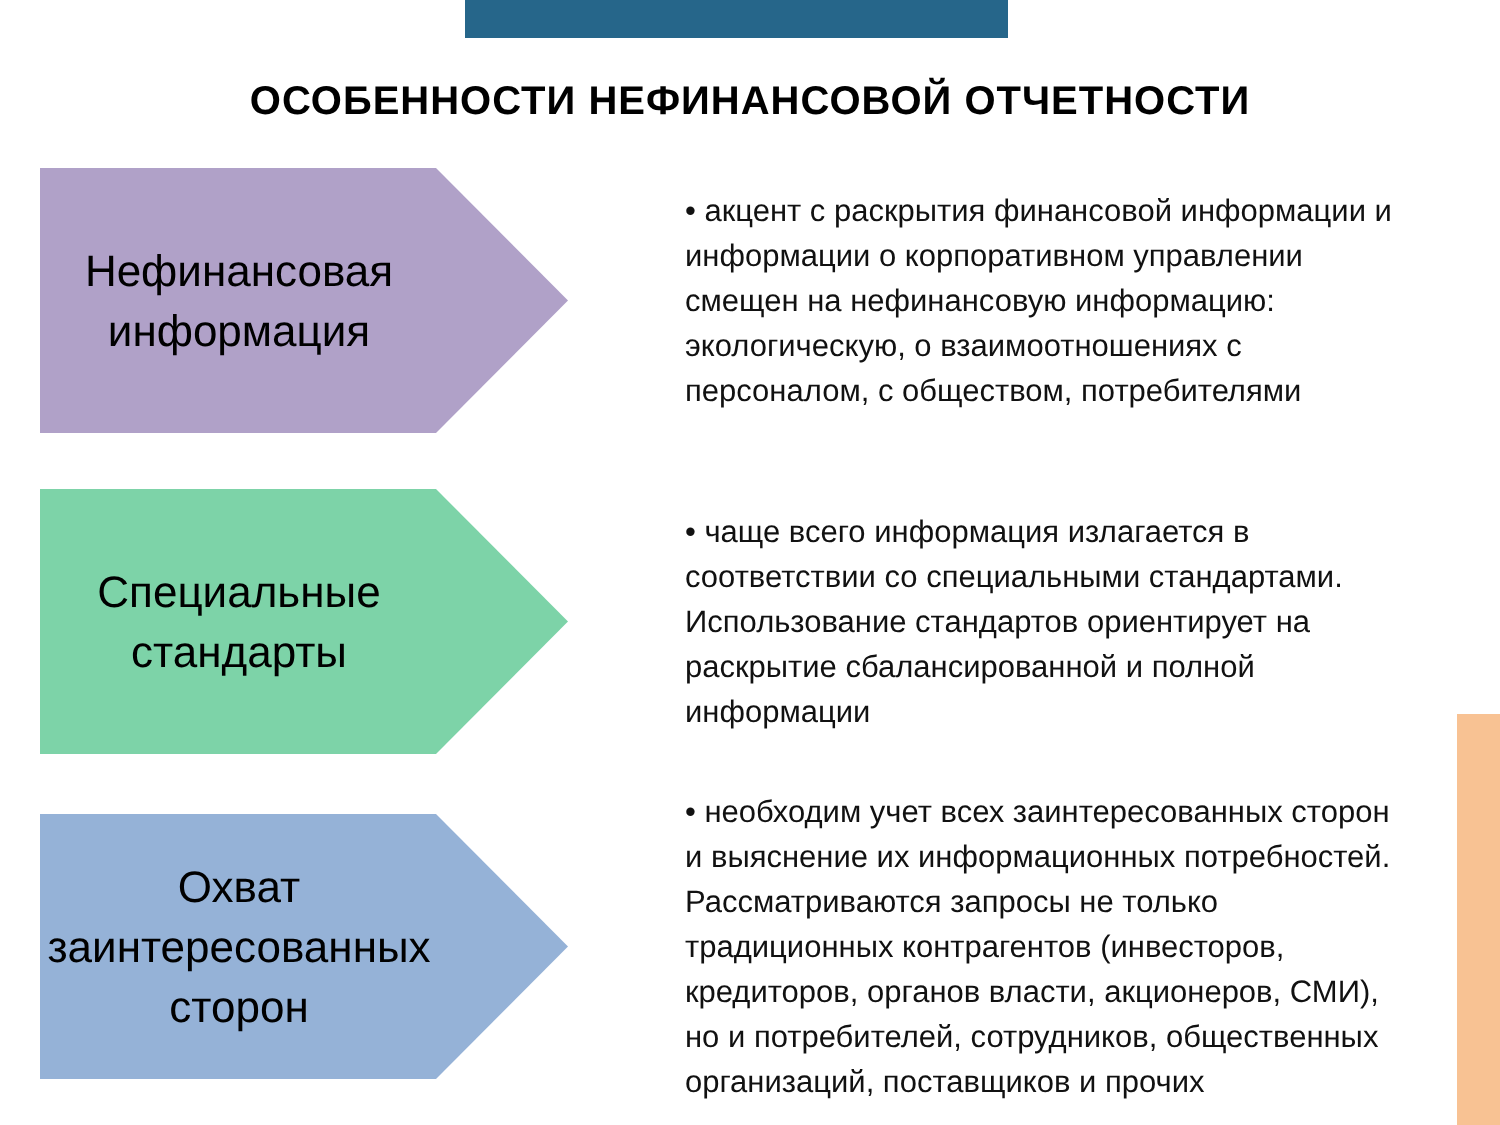ОСОБЕННОСТИ НЕФИНАНСОВОЙ ОТЧЕТНОСТИ
Нефинансовая информация
• акцент с раскрытия финансовой информации и информации о корпоративном управлении смещен на нефинансовую информацию: экологическую, о взаимоотношениях с персоналом, с обществом, потребителями
Специальные стандарты
• чаще всего информация излагается в соответствии со специальными стандартами. Использование стандартов ориентирует на раскрытие сбалансированной и полной информации
Охват заинтересованных сторон
• необходим учет всех заинтересованных сторон и выяснение их информационных потребностей. Рассматриваются запросы не только традиционных контрагентов (инвесторов, кредиторов, органов власти, акционеров, СМИ), но и потребителей, сотрудников, общественных организаций, поставщиков и прочих